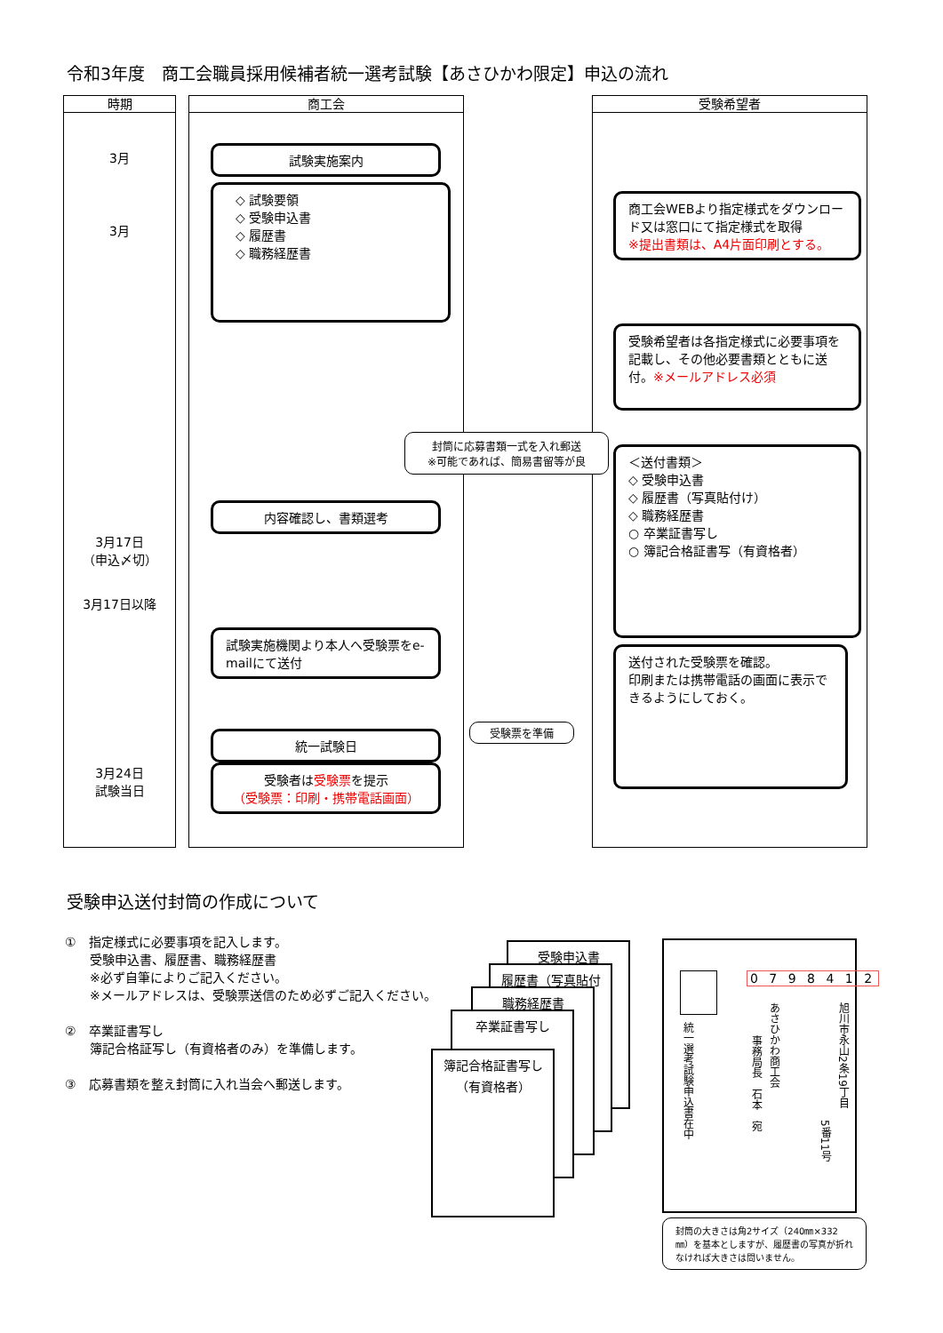令和3年度　商工会職員採用候補者統一選考試験【あさひかわ限定】申込の流れ
時期
3月
3月
3月17日
（申込〆切）
3月17日以降
3月24日
試験当日
商工会 受験希望者
試験実施案内
◇ 試験要領
◇ 受験申込書
◇ 履歴書
◇ 職務経歴書
商工会WEBより指定様式をダウンロード又は窓口にて指定様式を取得
※提出書類は、A4片面印刷とする。
受験希望者は各指定様式に必要事項を記載し、その他必要書類とともに送付。※メールアドレス必須
封筒に応募書類一式を入れ郵送
※可能であれば、簡易書留等が良
＜送付書類＞
◇ 受験申込書
◇ 履歴書（写真貼付け）
◇ 職務経歴書
○ 卒業証書写し
○ 簿記合格証書写（有資格者）
内容確認し、書類選考
試験実施機関より本人へ受験票をe-mailにて送付
送付された受験票を確認。
印刷または携帯電話の画面に表示できるようにしておく。
受験票を準備
統一試験日
受験者は受験票を提示
（受験票：印刷・携帯電話画面）
受験申込送付封筒の作成について
①　指定様式に必要事項を記入します。
　　受験申込書、履歴書、職務経歴書
　　※必ず自筆によりご記入ください。
　　※メールアドレスは、受験票送信のため必ずご記入ください。
②　卒業証書写し
　　簿記合格証写し（有資格者のみ）を準備します。
③　応募書類を整え封筒に入れ当会へ郵送します。
受験申込書
履歴書（写真貼付
職務経歴書
卒業証書写し
簿記合格証書写し
（有資格者）
0 7 9 8 4 1 2
統一選考試験申込書在中
旭川市永山2条19丁目
5番11号
あさひかわ商工会
事務局長　石本　宛
封筒の大きさは角2サイズ（240㎜×332㎜）を基本としますが、履歴書の写真が折れなければ大きさは問いません。